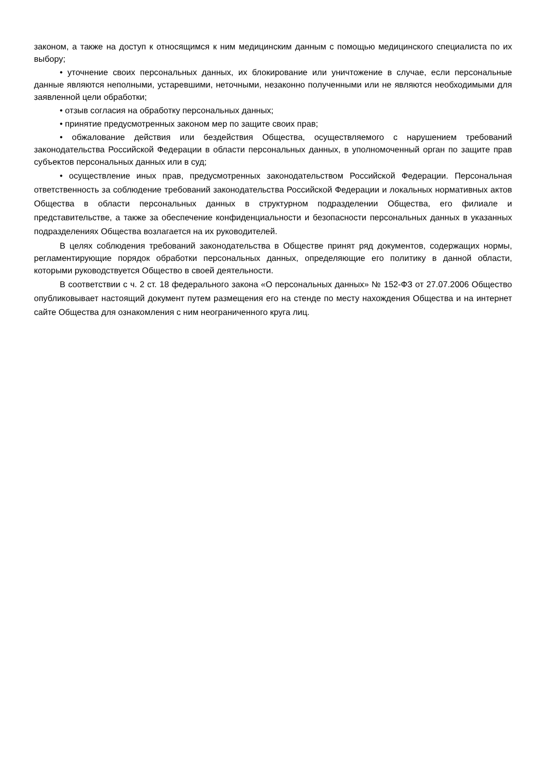законом, а также на доступ к относящимся к ним медицинским данным с помощью медицинского специалиста по их выбору;
• уточнение своих персональных данных, их блокирование или уничтожение в случае, если персональные данные являются неполными, устаревшими, неточными, незаконно полученными или не являются необходимыми для заявленной цели обработки;
• отзыв согласия на обработку персональных данных;
• принятие предусмотренных законом мер по защите своих прав;
• обжалование действия или бездействия Общества, осуществляемого с нарушением требований законодательства Российской Федерации в области персональных данных, в уполномоченный орган по защите прав субъектов персональных данных или в суд;
• осуществление иных прав, предусмотренных законодательством Российской Федерации. Персональная ответственность за соблюдение требований законодательства Российской Федерации и локальных нормативных актов Общества в области персональных данных в структурном подразделении Общества, его филиале и представительстве, а также за обеспечение конфиденциальности и безопасности персональных данных в указанных подразделениях Общества возлагается на их руководителей.
В целях соблюдения требований законодательства в Обществе принят ряд документов, содержащих нормы, регламентирующие порядок обработки персональных данных, определяющие его политику в данной области, которыми руководствуется Общество в своей деятельности.
В соответствии с ч. 2 ст. 18 федерального закона «О персональных данных» № 152-ФЗ от 27.07.2006 Общество опубликовывает настоящий документ путем размещения его на стенде по месту нахождения Общества и на интернет сайте Общества для ознакомления с ним неограниченного круга лиц.